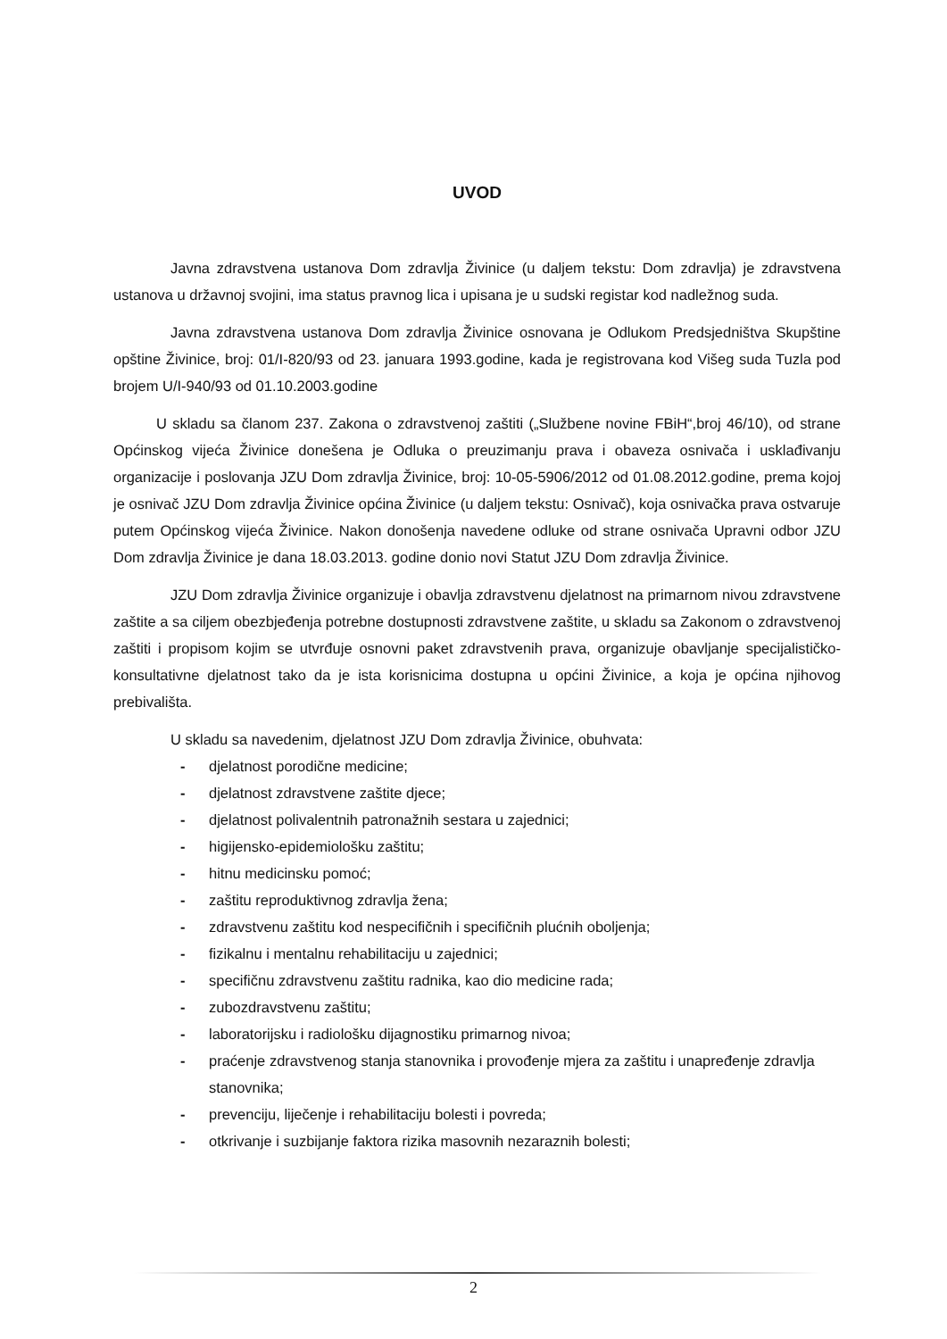UVOD
Javna zdravstvena ustanova Dom zdravlja Živinice (u daljem tekstu: Dom zdravlja) je zdravstvena ustanova u državnoj svojini, ima status pravnog lica i upisana je u sudski registar kod nadležnog suda.
Javna zdravstvena ustanova Dom zdravlja Živinice osnovana je Odlukom Predsjedništva Skupštine opštine Živinice, broj: 01/I-820/93 od 23. januara 1993.godine, kada je registrovana kod Višeg suda Tuzla pod brojem U/I-940/93 od 01.10.2003.godine
U skladu sa članom 237. Zakona o zdravstvenoj zaštiti („Službene novine FBiH“,broj 46/10), od strane Općinskog vijeća Živinice donešena je Odluka o preuzimanju prava i obaveza osnivača i usklađivanju organizacije i poslovanja JZU Dom zdravlja Živinice, broj: 10-05-5906/2012 od 01.08.2012.godine, prema kojoj je osnivač JZU Dom zdravlja Živinice općina Živinice (u daljem tekstu: Osnivač), koja osnivačka prava ostvaruje putem Općinskog vijeća Živinice. Nakon donošenja navedene odluke od strane osnivača Upravni odbor JZU Dom zdravlja Živinice je dana 18.03.2013. godine donio novi Statut JZU Dom zdravlja Živinice.
JZU Dom zdravlja Živinice organizuje i obavlja zdravstvenu djelatnost na primarnom nivou zdravstvene zaštite a sa ciljem obezbjeđenja potrebne dostupnosti zdravstvene zaštite, u skladu sa Zakonom o zdravstvenoj zaštiti i propisom kojim se utvrđuje osnovni paket zdravstvenih prava, organizuje obavljanje specijalističko-konsultativne djelatnost tako da je ista korisnicima dostupna u općini Živinice, a koja je općina njihovog prebivališta.
U skladu sa navedenim, djelatnost JZU Dom zdravlja Živinice, obuhvata:
- djelatnost porodične medicine;
- djelatnost zdravstvene zaštite djece;
- djelatnost polivalentnih patronažnih sestara u zajednici;
- higijensko-epidemiološku zaštitu;
- hitnu medicinsku pomoć;
- zaštitu reproduktivnog zdravlja žena;
- zdravstvenu zaštitu kod nespecifičnih i specifičnih plućnih oboljenja;
- fizikalnu i mentalnu rehabilitaciju u zajednici;
- specifičnu zdravstvenu zaštitu radnika, kao dio medicine rada;
- zubozdravstvenu zaštitu;
- laboratorijsku i radiološku dijagnostiku primarnog nivoa;
- praćenje zdravstvenog stanja stanovnika i provođenje mjera za zaštitu i unapređenje zdravlja stanovnika;
- prevenciju, liječenje i rehabilitaciju bolesti i povreda;
- otkrivanje i suzbijanje faktora rizika masovnih nezaraznih bolesti;
2